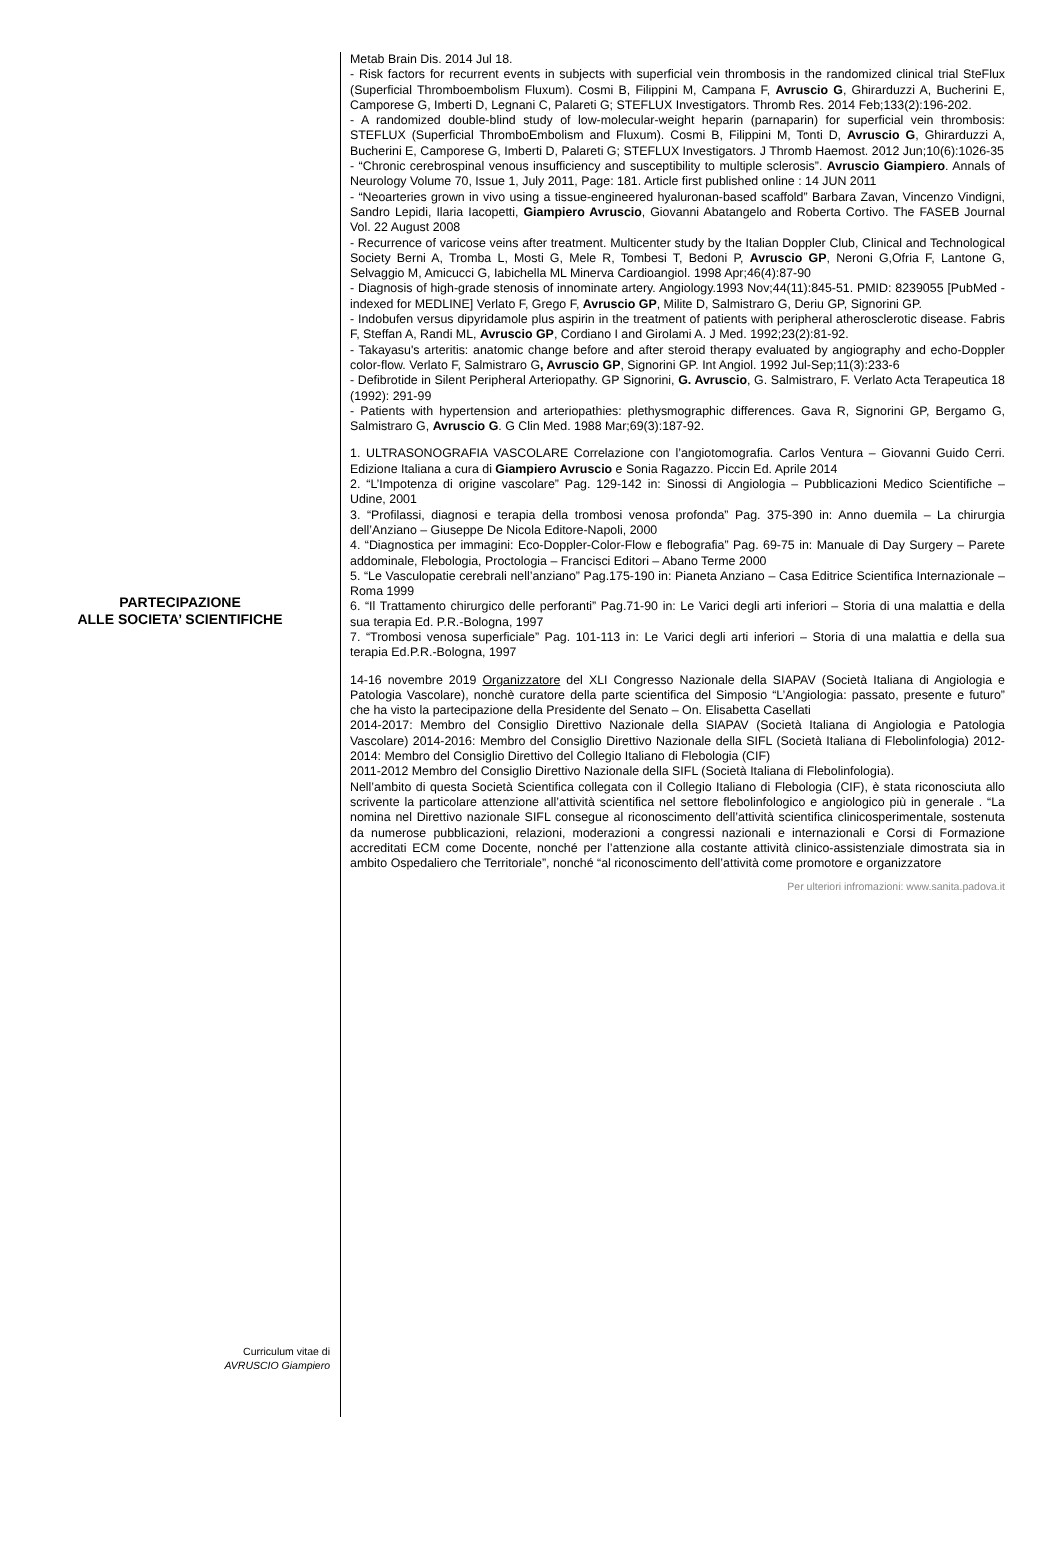PARTECIPAZIONE
ALLE SOCIETA’ SCIENTIFICHE
Curriculum vitae di
AVRUSCIO Giampiero
Metab Brain Dis. 2014 Jul 18.
- Risk factors for recurrent events in subjects with superficial vein thrombosis in the randomized clinical trial SteFlux (Superficial Thromboembolism Fluxum). Cosmi B, Filippini M, Campana F, Avruscio G, Ghirarduzzi A, Bucherini E, Camporese G, Imberti D, Legnani C, Palareti G; STEFLUX Investigators. Thromb Res. 2014 Feb;133(2):196-202.
- A randomized double-blind study of low-molecular-weight heparin (parnaparin) for superficial vein thrombosis: STEFLUX (Superficial ThromboEmbolism and Fluxum). Cosmi B, Filippini M, Tonti D, Avruscio G, Ghirarduzzi A, Bucherini E, Camporese G, Imberti D, Palareti G; STEFLUX Investigators. J Thromb Haemost. 2012 Jun;10(6):1026-35
- “Chronic cerebrospinal venous insufficiency and susceptibility to multiple sclerosis”. Avruscio Giampiero. Annals of Neurology Volume 70, Issue 1, July 2011, Page: 181. Article first published online : 14 JUN 2011
- “Neoarteries grown in vivo using a tissue-engineered hyaluronan-based scaffold” Barbara Zavan, Vincenzo Vindigni, Sandro Lepidi, Ilaria Iacopetti, Giampiero Avruscio, Giovanni Abatangelo and Roberta Cortivo. The FASEB Journal Vol. 22 August 2008
- Recurrence of varicose veins after treatment. Multicenter study by the Italian Doppler Club, Clinical and Technological Society Berni A, Tromba L, Mosti G, Mele R, Tombesi T, Bedoni P, Avruscio GP, Neroni G,Ofria F, Lantone G, Selvaggio M, Amicucci G, Iabichella ML Minerva Cardioangiol. 1998 Apr;46(4):87-90
- Diagnosis of high-grade stenosis of innominate artery. Angiology.1993 Nov;44(11):845-51. PMID: 8239055 [PubMed - indexed for MEDLINE] Verlato F, Grego F, Avruscio GP, Milite D, Salmistraro G, Deriu GP, Signorini GP.
- Indobufen versus dipyridamole plus aspirin in the treatment of patients with peripheral atherosclerotic disease. Fabris F, Steffan A, Randi ML, Avruscio GP, Cordiano I and Girolami A. J Med. 1992;23(2):81-92.
- Takayasu's arteritis: anatomic change before and after steroid therapy evaluated by angiography and echo-Doppler color-flow. Verlato F, Salmistraro G, Avruscio GP, Signorini GP. Int Angiol. 1992 Jul-Sep;11(3):233-6
- Defibrotide in Silent Peripheral Arteriopathy. GP Signorini, G. Avruscio, G. Salmistraro, F. Verlato Acta Terapeutica 18 (1992): 291-99
- Patients with hypertension and arteriopathies: plethysmographic differences. Gava R, Signorini GP, Bergamo G, Salmistraro G, Avruscio G. G Clin Med. 1988 Mar;69(3):187-92.
1. ULTRASONOGRAFIA VASCOLARE Correlazione con l’angiotomografia. Carlos Ventura – Giovanni Guido Cerri. Edizione Italiana a cura di Giampiero Avruscio e Sonia Ragazzo. Piccin Ed. Aprile 2014
2. “L’Impotenza di origine vascolare” Pag. 129-142 in: Sinossi di Angiologia – Pubblicazioni Medico Scientifiche – Udine, 2001
3. “Profilassi, diagnosi e terapia della trombosi venosa profonda” Pag. 375-390 in: Anno duemila – La chirurgia dell’Anziano – Giuseppe De Nicola Editore-Napoli, 2000
4. “Diagnostica per immagini: Eco-Doppler-Color-Flow e flebografia” Pag. 69-75 in: Manuale di Day Surgery – Parete addominale, Flebologia, Proctologia – Francisci Editori – Abano Terme 2000
5. “Le Vasculopatie cerebrali nell’anziano” Pag.175-190 in: Pianeta Anziano – Casa Editrice Scientifica Internazionale – Roma 1999
6. “Il Trattamento chirurgico delle perforanti” Pag.71-90 in: Le Varici degli arti inferiori – Storia di una malattia e della sua terapia Ed. P.R.-Bologna, 1997
7. “Trombosi venosa superficiale” Pag. 101-113 in: Le Varici degli arti inferiori – Storia di una malattia e della sua terapia Ed.P.R.-Bologna, 1997
14-16 novembre 2019 Organizzatore del XLI Congresso Nazionale della SIAPAV (Società Italiana di Angiologia e Patologia Vascolare), nonchè curatore della parte scientifica del Simposio “L’Angiologia: passato, presente e futuro” che ha visto la partecipazione della Presidente del Senato – On. Elisabetta Casellati
2014-2017: Membro del Consiglio Direttivo Nazionale della SIAPAV (Società Italiana di Angiologia e Patologia Vascolare) 2014-2016: Membro del Consiglio Direttivo Nazionale della SIFL (Società Italiana di Flebolinfologia) 2012-2014: Membro del Consiglio Direttivo del Collegio Italiano di Flebologia (CIF)
2011-2012 Membro del Consiglio Direttivo Nazionale della SIFL (Società Italiana di Flebolinfologia).
Nell’ambito di questa Società Scientifica collegata con il Collegio Italiano di Flebologia (CIF), è stata riconosciuta allo scrivente la particolare attenzione all’attività scientifica nel settore flebolinfologico e angiologico più in generale . “La nomina nel Direttivo nazionale SIFL consegue al riconoscimento dell’attività scientifica clinicosperimentale, sostenuta da numerose pubblicazioni, relazioni, moderazioni a congressi nazionali e internazionali e Corsi di Formazione accreditati ECM come Docente, nonché per l’attenzione alla costante attività clinico-assistenziale dimostrata sia in ambito Ospedaliero che Territoriale”, nonché “al riconoscimento dell’attività come promotore e organizzatore
Per ulteriori infromazioni: www.sanita.padova.it